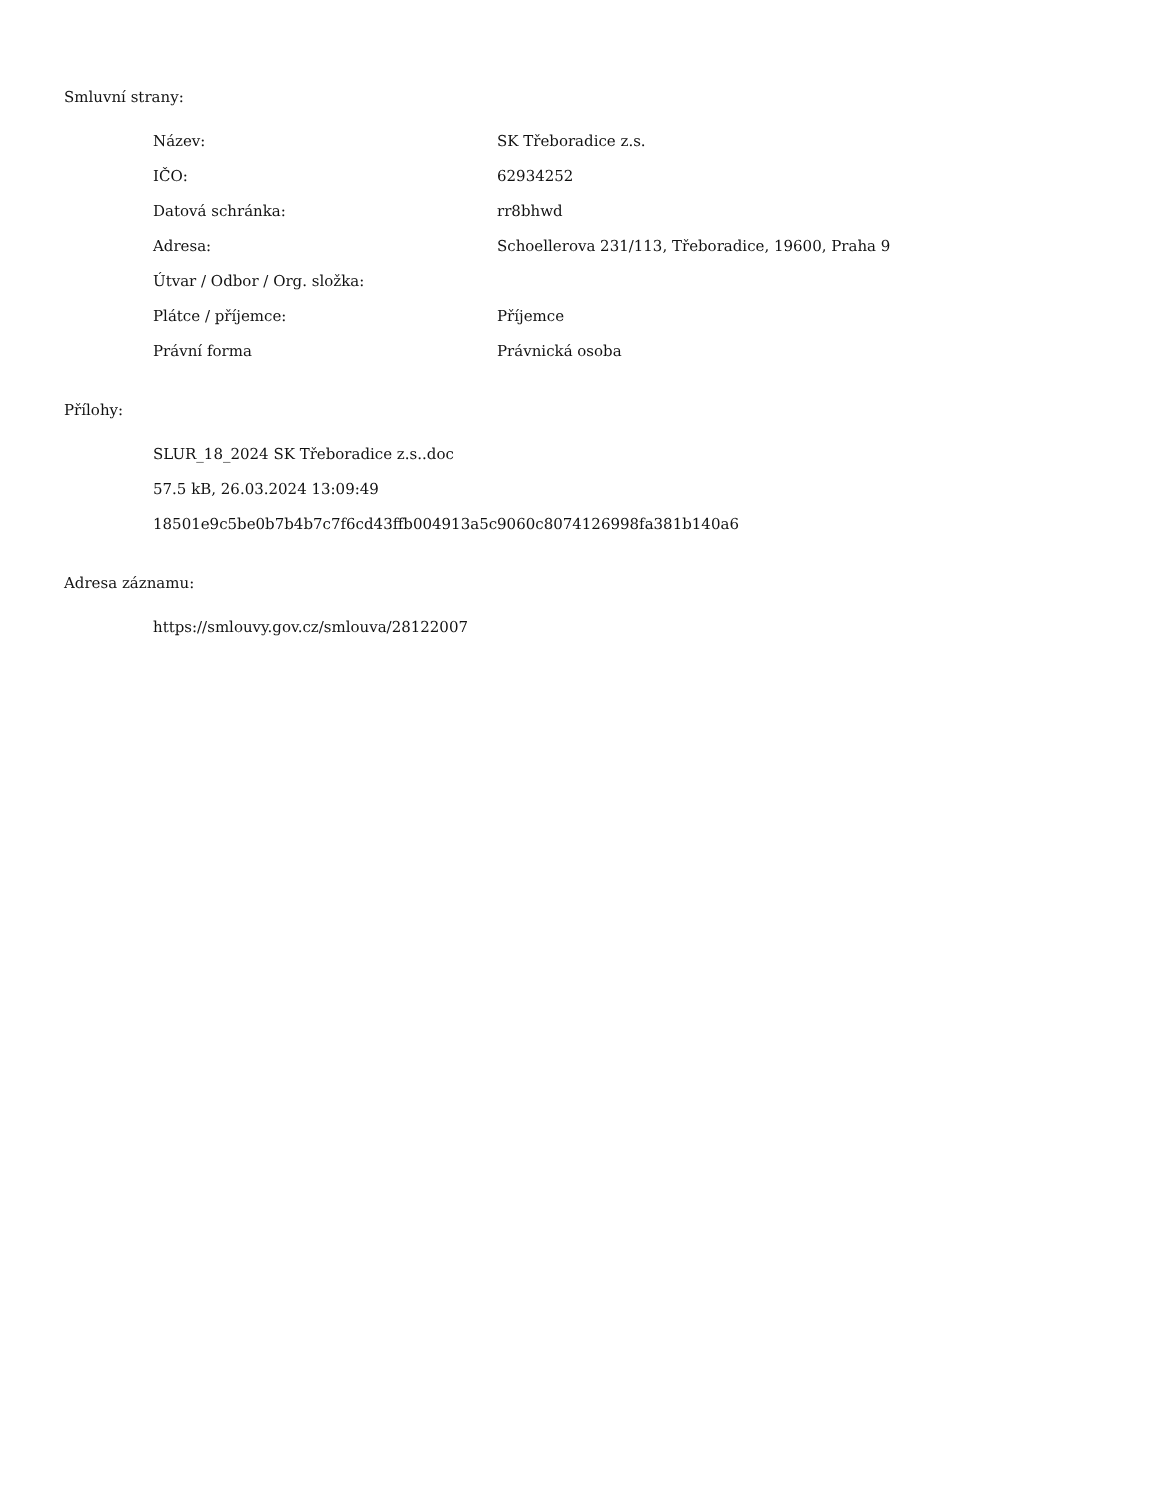Smluvní strany:
| Název: | SK Třeboradice z.s. |
| IČO: | 62934252 |
| Datová schránka: | rr8bhwd |
| Adresa: | Schoellerova 231/113, Třeboradice, 19600, Praha 9 |
| Útvar / Odbor / Org. složka: | |
| Plátce / příjemce: | Příjemce |
| Právní forma | Právnická osoba |
Přílohy:
SLUR_18_2024 SK Třeboradice z.s..doc
57.5 kB, 26.03.2024 13:09:49
18501e9c5be0b7b4b7c7f6cd43ffb004913a5c9060c8074126998fa381b140a6
Adresa záznamu:
https://smlouvy.gov.cz/smlouva/28122007